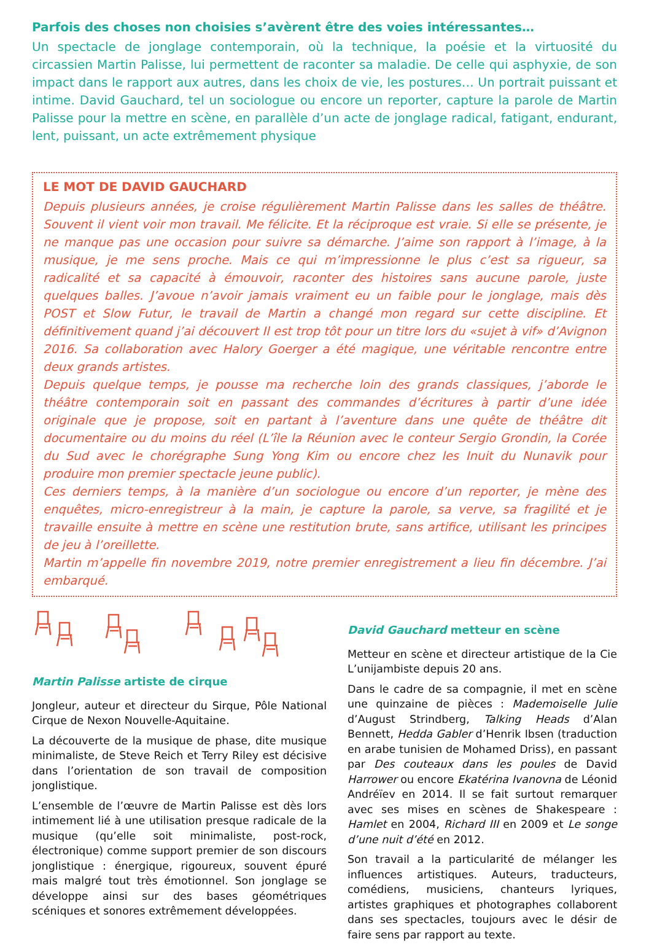Parfois des choses non choisies s’avèrent être des voies intéressantes…
Un spectacle de jonglage contemporain, où la technique, la poésie et la virtuosité du circassien Martin Palisse, lui permettent de raconter sa maladie. De celle qui asphyxie, de son impact dans le rapport aux autres, dans les choix de vie, les postures… Un portrait puissant et intime. David Gauchard, tel un sociologue ou encore un reporter, capture la parole de Martin Palisse pour la mettre en scène, en parallèle d’un acte de jonglage radical, fatigant, endurant, lent, puissant, un acte extrêmement physique
LE MOT DE DAVID GAUCHARD
Depuis plusieurs années, je croise régulièrement Martin Palisse dans les salles de théâtre. Souvent il vient voir mon travail. Me félicite. Et la réciproque est vraie. Si elle se présente, je ne manque pas une occasion pour suivre sa démarche. J’aime son rapport à l’image, à la musique, je me sens proche. Mais ce qui m’impressionne le plus c’est sa rigueur, sa radicalité et sa capacité à émouvoir, raconter des histoires sans aucune parole, juste quelques balles. J’avoue n’avoir jamais vraiment eu un faible pour le jonglage, mais dès POST et Slow Futur, le travail de Martin a changé mon regard sur cette discipline. Et définitivement quand j’ai découvert Il est trop tôt pour un titre lors du «sujet à vif» d’Avignon 2016. Sa collaboration avec Halory Goerger a été magique, une véritable rencontre entre deux grands artistes.
Depuis quelque temps, je pousse ma recherche loin des grands classiques, j’aborde le théâtre contemporain soit en passant des commandes d’écritures à partir d’une idée originale que je propose, soit en partant à l’aventure dans une quête de théâtre dit documentaire ou du moins du réel (L’île la Réunion avec le conteur Sergio Grondin, la Corée du Sud avec le chorégraphe Sung Yong Kim ou encore chez les Inuit du Nunavik pour produire mon premier spectacle jeune public).
Ces derniers temps, à la manière d’un sociologue ou encore d’un reporter, je mène des enquêtes, micro-enregistreur à la main, je capture la parole, sa verve, sa fragilité et je travaille ensuite à mettre en scène une restitution brute, sans artifice, utilisant les principes de jeu à l’oreillette.
Martin m’appelle fin novembre 2019, notre premier enregistrement a lieu fin décembre. J’ai embarqué.
Martin Palisse artiste de cirque
Jongleur, auteur et directeur du Sirque, Pôle National Cirque de Nexon Nouvelle-Aquitaine.
La découverte de la musique de phase, dite musique minimaliste, de Steve Reich et Terry Riley est décisive dans l’orientation de son travail de composition jonglistique.
L’ensemble de l’œuvre de Martin Palisse est dès lors intimement lié à une utilisation presque radicale de la musique (qu’elle soit minimaliste, post-rock, électronique) comme support premier de son discours jonglistique : énergique, rigoureux, souvent épuré mais malgré tout très émotionnel. Son jonglage se développe ainsi sur des bases géométriques scéniques et sonores extrêmement développées.
David Gauchard metteur en scène
Metteur en scène et directeur artistique de la Cie L’unijambiste depuis 20 ans.
Dans le cadre de sa compagnie, il met en scène une quinzaine de pièces : Mademoiselle Julie d’August Strindberg, Talking Heads d’Alan Bennett, Hedda Gabler d’Henrik Ibsen (traduction en arabe tunisien de Mohamed Driss), en passant par Des couteaux dans les poules de David Harrower ou encore Ekatérina Ivanovna de Léonid Andréïev en 2014. Il se fait surtout remarquer avec ses mises en scènes de Shakespeare : Hamlet en 2004, Richard III en 2009 et Le songe d’une nuit d’été en 2012.
Son travail a la particularité de mélanger les influences artistiques. Auteurs, traducteurs, comédiens, musiciens, chanteurs lyriques, artistes graphiques et photographes collaborent dans ses spectacles, toujours avec le désir de faire sens par rapport au texte.